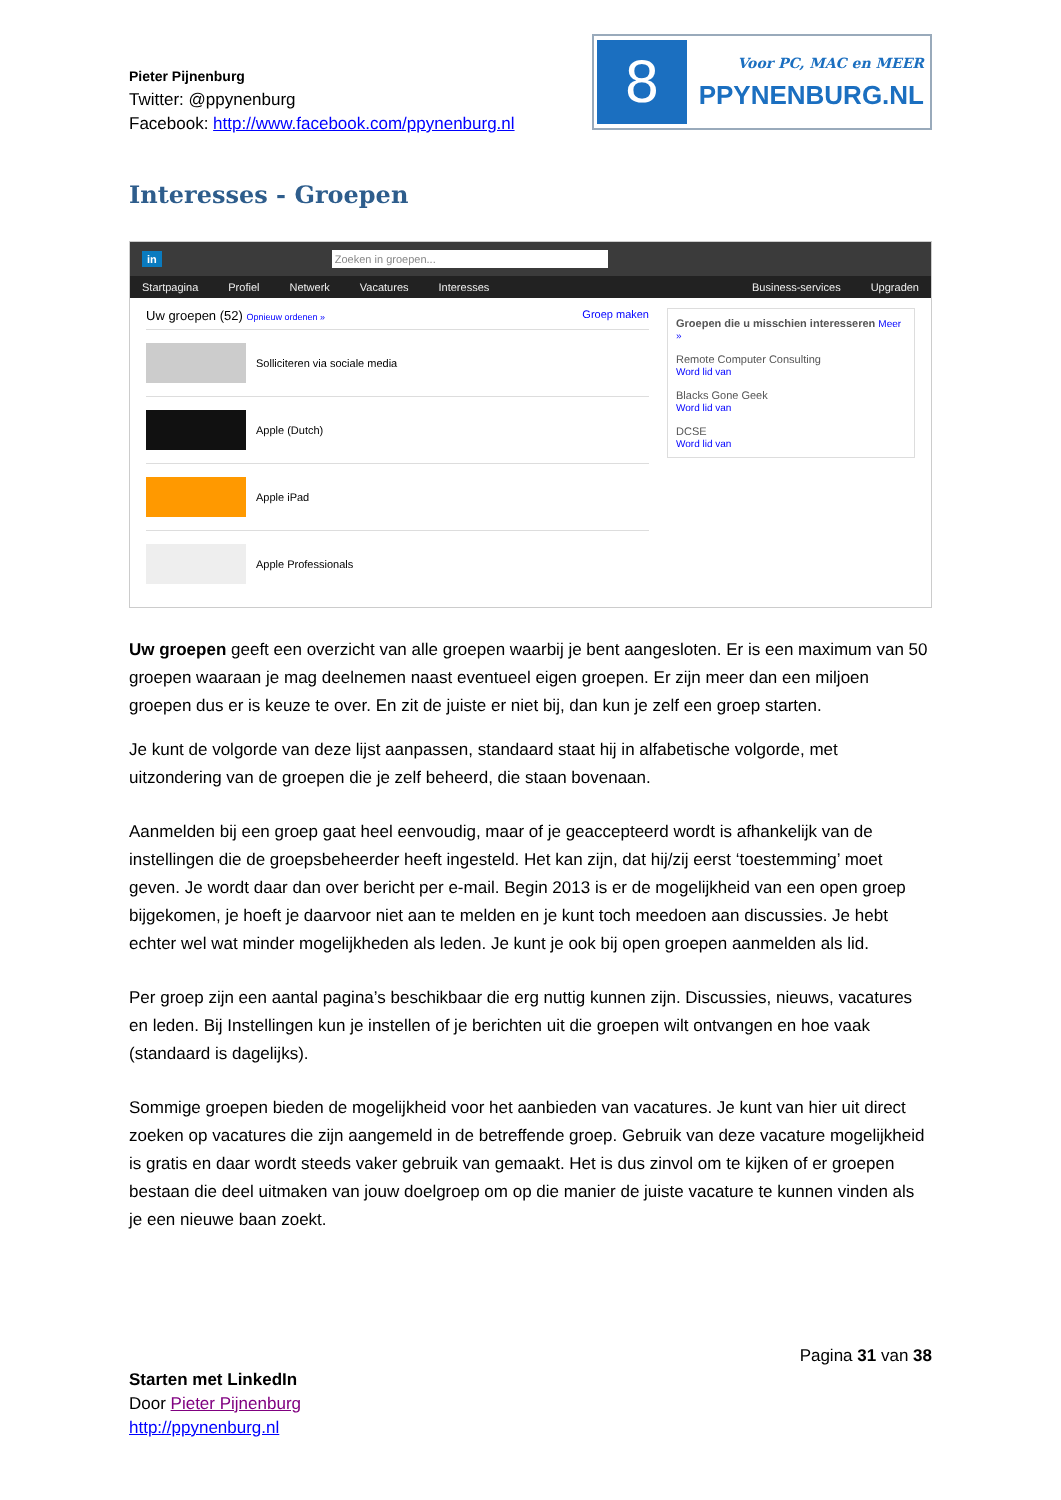Pieter Pijnenburg
Twitter: @ppynenburg
Facebook: http://www.facebook.com/ppynenburg.nl
8
Voor PC, MAC en MEER
PPYNENBURG.NL
Interesses - Groepen
in Zoeken in groepen...
Startpagina Profiel Netwerk Vacatures Interesses Business-services Upgraden
Uw groepen (52) Opnieuw ordenen » Groep maken
Solliciteren via sociale media
Apple (Dutch)
Apple iPad
Apple Professionals
Groepen die u misschien interesseren Meer »
Remote Computer Consulting
Word lid van
Blacks Gone Geek
Word lid van
DCSE
Word lid van
Uw groepen geeft een overzicht van alle groepen waarbij je bent aangesloten. Er is een maximum van 50 groepen waaraan je mag deelnemen naast eventueel eigen groepen. Er zijn meer dan een miljoen groepen dus er is keuze te over. En zit de juiste er niet bij, dan kun je zelf een groep starten.
Je kunt de volgorde van deze lijst aanpassen, standaard staat hij in alfabetische volgorde, met uitzondering van de groepen die je zelf beheerd, die staan bovenaan.
Aanmelden bij een groep gaat heel eenvoudig, maar of je geaccepteerd wordt is afhankelijk van de instellingen die de groepsbeheerder heeft ingesteld. Het kan zijn, dat hij/zij eerst ‘toestemming’ moet geven. Je wordt daar dan over bericht per e-mail. Begin 2013 is er de mogelijkheid van een open groep bijgekomen, je hoeft je daarvoor niet aan te melden en je kunt toch meedoen aan discussies. Je hebt echter wel wat minder mogelijkheden als leden. Je kunt je ook bij open groepen aanmelden als lid.
Per groep zijn een aantal pagina’s beschikbaar die erg nuttig kunnen zijn. Discussies, nieuws, vacatures en leden. Bij Instellingen kun je instellen of je berichten uit die groepen wilt ontvangen en hoe vaak (standaard is dagelijks).
Sommige groepen bieden de mogelijkheid voor het aanbieden van vacatures. Je kunt van hier uit direct zoeken op vacatures die zijn aangemeld in de betreffende groep. Gebruik van deze vacature mogelijkheid is gratis en daar wordt steeds vaker gebruik van gemaakt. Het is dus zinvol om te kijken of er groepen bestaan die deel uitmaken van jouw doelgroep om op die manier de juiste vacature te kunnen vinden als je een nieuwe baan zoekt.
Pagina 31 van 38
Starten met LinkedIn
Door Pieter Pijnenburg
http://ppynenburg.nl